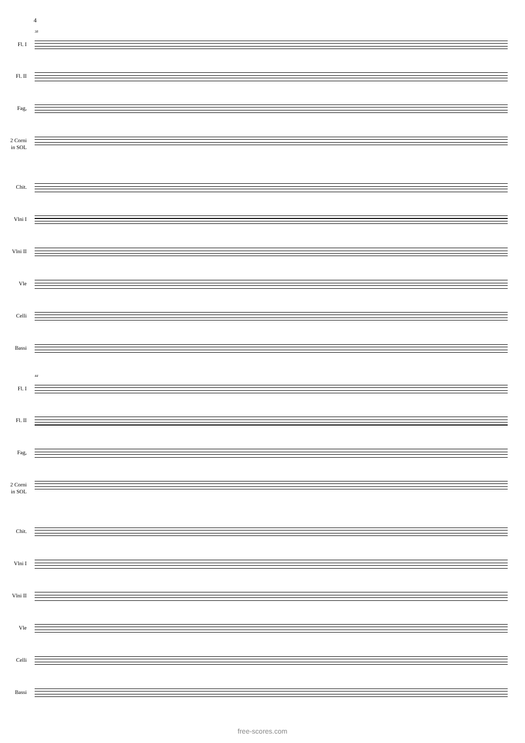4
38
Fl. I
Fl. II
Fag,
2 Corni
in SOL
Chit.
Vlni I
Vlni II
Vle
Celli
Bassi
44
Fl. I
Fl. II
Fag,
2 Corni
in SOL
Chit.
Vlni I
Vlni II
Vle
Celli
Bassi
free-scores.com